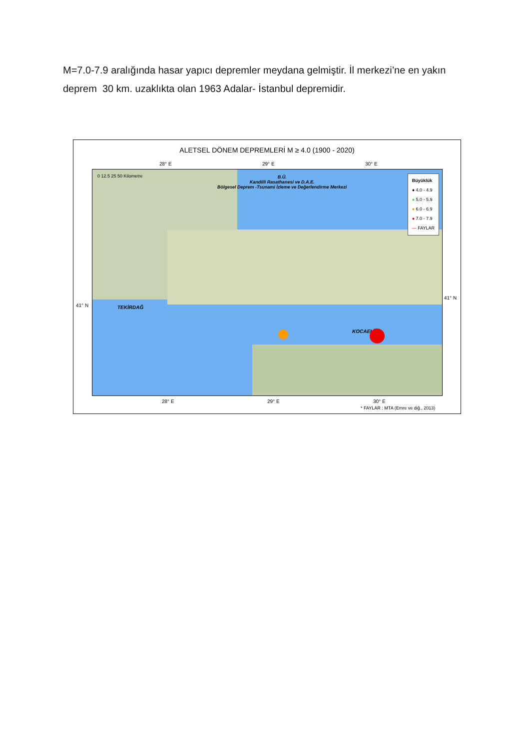M=7.0-7.9 aralığında hasar yapıcı depremler meydana gelmiştir. İl merkezi’ne en yakın deprem 30 km. uzaklıkta olan 1963 Adalar- İstanbul depremidir.
ALETSEL DÖNEM DEPREMLERİ M ≥ 4.0 (1900 - 2020)
28° E 29° E 30° E
41° N
41° N
B.Ü.
Kandilli Rasathanesi ve D.A.E.
Bölgesel Deprem -Tsunami İzleme ve Değerlendirme Merkezi
0 12.5 25 50 Kilometre
TEKİRDAĞ
KOCAELİ
Büyüklük
● 4.0 - 4.9
● 5.0 - 5.9
● 6.0 - 6.9
● 7.0 - 7.9
— FAYLAR
28° E 29° E 30° E
* FAYLAR : MTA (Emre ve diğ., 2013)